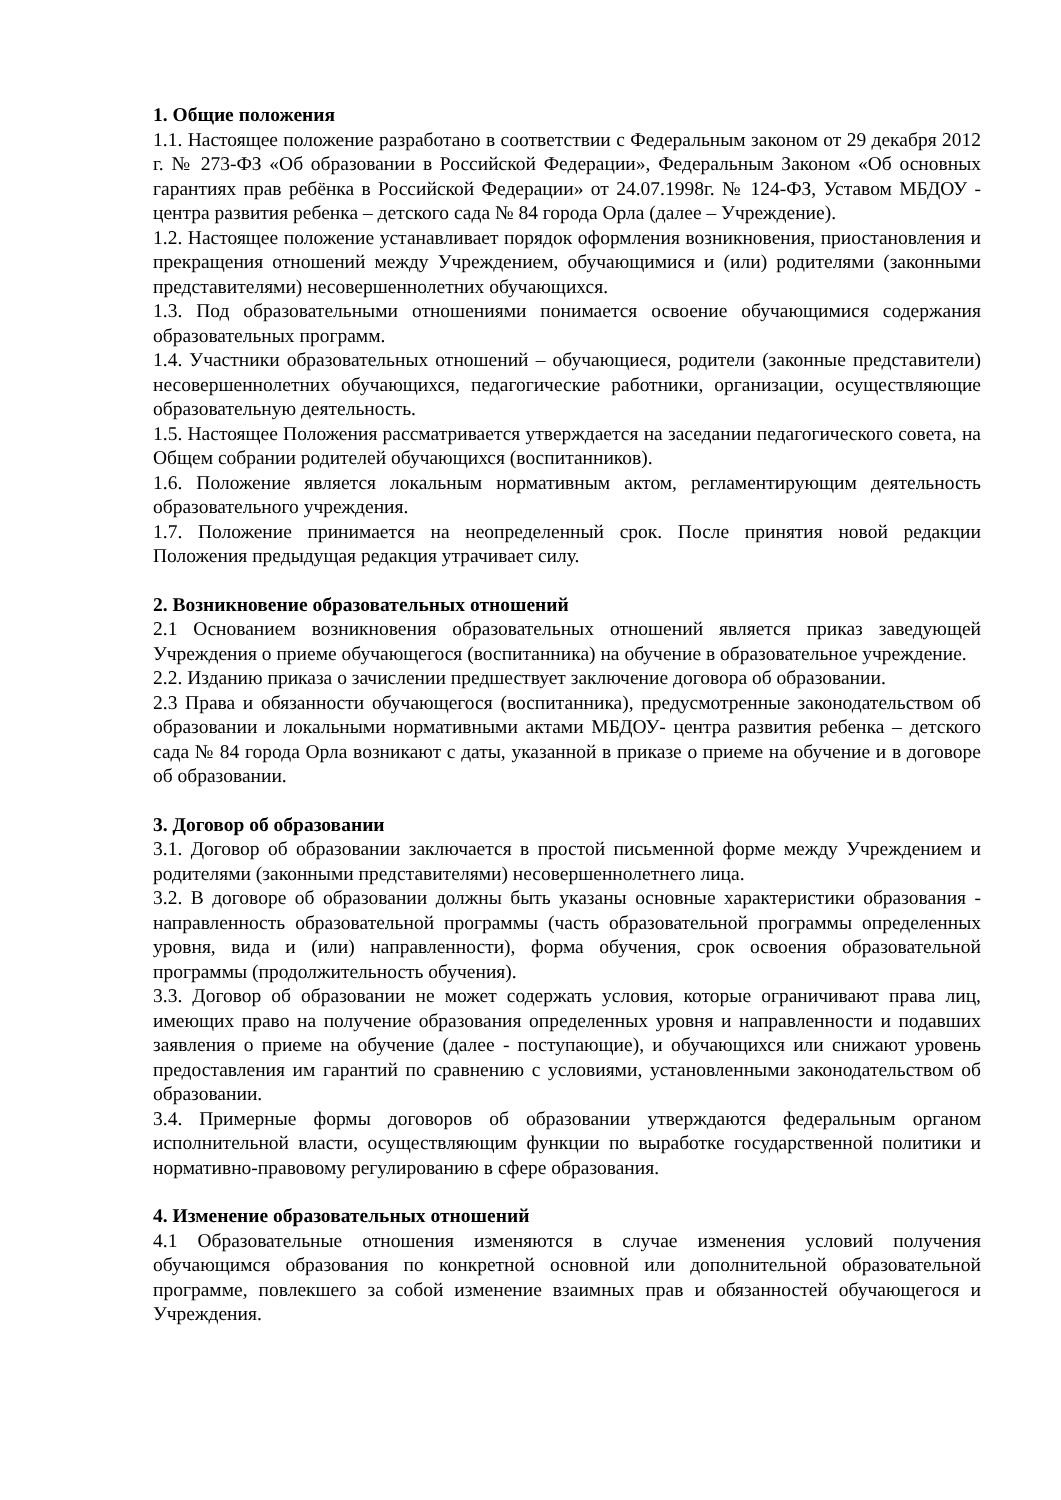1. Общие положения
1.1. Настоящее положение разработано в соответствии с Федеральным законом от 29 декабря 2012 г. № 273-ФЗ «Об образовании в Российской Федерации», Федеральным Законом «Об основных гарантиях прав ребёнка в Российской Федерации» от 24.07.1998г. № 124-ФЗ, Уставом МБДОУ - центра развития ребенка – детского сада № 84 города Орла (далее – Учреждение).
1.2. Настоящее положение устанавливает порядок оформления возникновения, приостановления и прекращения отношений между Учреждением, обучающимися и (или) родителями (законными представителями) несовершеннолетних обучающихся.
1.3. Под образовательными отношениями понимается освоение обучающимися содержания образовательных программ.
1.4. Участники образовательных отношений – обучающиеся, родители (законные представители) несовершеннолетних обучающихся, педагогические работники, организации, осуществляющие образовательную деятельность.
1.5. Настоящее Положения рассматривается утверждается на заседании педагогического совета, на Общем собрании родителей обучающихся (воспитанников).
1.6. Положение является локальным нормативным актом, регламентирующим деятельность образовательного учреждения.
1.7. Положение принимается на неопределенный срок. После принятия новой редакции Положения предыдущая редакция утрачивает силу.
2. Возникновение образовательных отношений
2.1 Основанием возникновения образовательных отношений является приказ заведующей Учреждения о приеме обучающегося (воспитанника) на обучение в образовательное учреждение.
2.2. Изданию приказа о зачислении предшествует заключение договора об образовании.
2.3 Права и обязанности обучающегося (воспитанника), предусмотренные законодательством об образовании и локальными нормативными актами МБДОУ- центра развития ребенка – детского сада № 84 города Орла возникают с даты, указанной в приказе о приеме на обучение и в договоре об образовании.
3. Договор об образовании
3.1. Договор об образовании заключается в простой письменной форме между Учреждением и родителями (законными представителями) несовершеннолетнего лица.
3.2. В договоре об образовании должны быть указаны основные характеристики образования - направленность образовательной программы (часть образовательной программы определенных уровня, вида и (или) направленности), форма обучения, срок освоения образовательной программы (продолжительность обучения).
3.3. Договор об образовании не может содержать условия, которые ограничивают права лиц, имеющих право на получение образования определенных уровня и направленности и подавших заявления о приеме на обучение (далее - поступающие), и обучающихся или снижают уровень предоставления им гарантий по сравнению с условиями, установленными законодательством об образовании.
3.4. Примерные формы договоров об образовании утверждаются федеральным органом исполнительной власти, осуществляющим функции по выработке государственной политики и нормативно-правовому регулированию в сфере образования.
4. Изменение образовательных отношений
4.1 Образовательные отношения изменяются в случае изменения условий получения обучающимся образования по конкретной основной или дополнительной образовательной программе, повлекшего за собой изменение взаимных прав и обязанностей обучающегося и Учреждения.